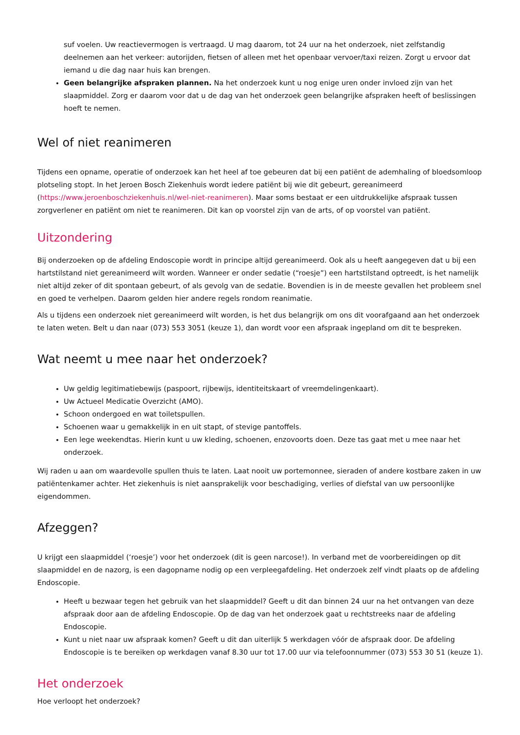suf voelen. Uw reactievermogen is vertraagd. U mag daarom, tot 24 uur na het onderzoek, niet zelfstandig deelnemen aan het verkeer: autorijden, fietsen of alleen met het openbaar vervoer/taxi reizen. Zorgt u ervoor dat iemand u die dag naar huis kan brengen.
Geen belangrijke afspraken plannen. Na het onderzoek kunt u nog enige uren onder invloed zijn van het slaapmiddel. Zorg er daarom voor dat u de dag van het onderzoek geen belangrijke afspraken heeft of beslissingen hoeft te nemen.
Wel of niet reanimeren
Tijdens een opname, operatie of onderzoek kan het heel af toe gebeuren dat bij een patiënt de ademhaling of bloedsomloop plotseling stopt. In het Jeroen Bosch Ziekenhuis wordt iedere patiënt bij wie dit gebeurt, gereanimeerd (https://www.jeroenboschziekenhuis.nl/wel-niet-reanimeren). Maar soms bestaat er een uitdrukkelijke afspraak tussen zorgverlener en patiënt om niet te reanimeren. Dit kan op voorstel zijn van de arts, of op voorstel van patiënt.
Uitzondering
Bij onderzoeken op de afdeling Endoscopie wordt in principe altijd gereanimeerd. Ook als u heeft aangegeven dat u bij een hartstilstand niet gereanimeerd wilt worden. Wanneer er onder sedatie (“roesje”) een hartstilstand optreedt, is het namelijk niet altijd zeker of dit spontaan gebeurt, of als gevolg van de sedatie. Bovendien is in de meeste gevallen het probleem snel en goed te verhelpen. Daarom gelden hier andere regels rondom reanimatie.
Als u tijdens een onderzoek niet gereanimeerd wilt worden, is het dus belangrijk om ons dit voorafgaand aan het onderzoek te laten weten. Belt u dan naar (073) 553 3051 (keuze 1), dan wordt voor een afspraak ingepland om dit te bespreken.
Wat neemt u mee naar het onderzoek?
Uw geldig legitimatiebewijs (paspoort, rijbewijs, identiteitskaart of vreemdelingenkaart).
Uw Actueel Medicatie Overzicht (AMO).
Schoon ondergoed en wat toiletspullen.
Schoenen waar u gemakkelijk in en uit stapt, of stevige pantoffels.
Een lege weekendtas. Hierin kunt u uw kleding, schoenen, enzovoorts doen. Deze tas gaat met u mee naar het onderzoek.
Wij raden u aan om waardevolle spullen thuis te laten. Laat nooit uw portemonnee, sieraden of andere kostbare zaken in uw patiëntenkamer achter. Het ziekenhuis is niet aansprakelijk voor beschadiging, verlies of diefstal van uw persoonlijke eigendommen.
Afzeggen?
U krijgt een slaapmiddel (‘roesje’) voor het onderzoek (dit is geen narcose!). In verband met de voorbereidingen op dit slaapmiddel en de nazorg, is een dagopname nodig op een verpleegafdeling. Het onderzoek zelf vindt plaats op de afdeling Endoscopie.
Heeft u bezwaar tegen het gebruik van het slaapmiddel? Geeft u dit dan binnen 24 uur na het ontvangen van deze afspraak door aan de afdeling Endoscopie. Op de dag van het onderzoek gaat u rechtstreeks naar de afdeling Endoscopie.
Kunt u niet naar uw afspraak komen? Geeft u dit dan uiterlijk 5 werkdagen vóór de afspraak door. De afdeling Endoscopie is te bereiken op werkdagen vanaf 8.30 uur tot 17.00 uur via telefoonnummer (073) 553 30 51 (keuze 1).
Het onderzoek
Hoe verloopt het onderzoek?